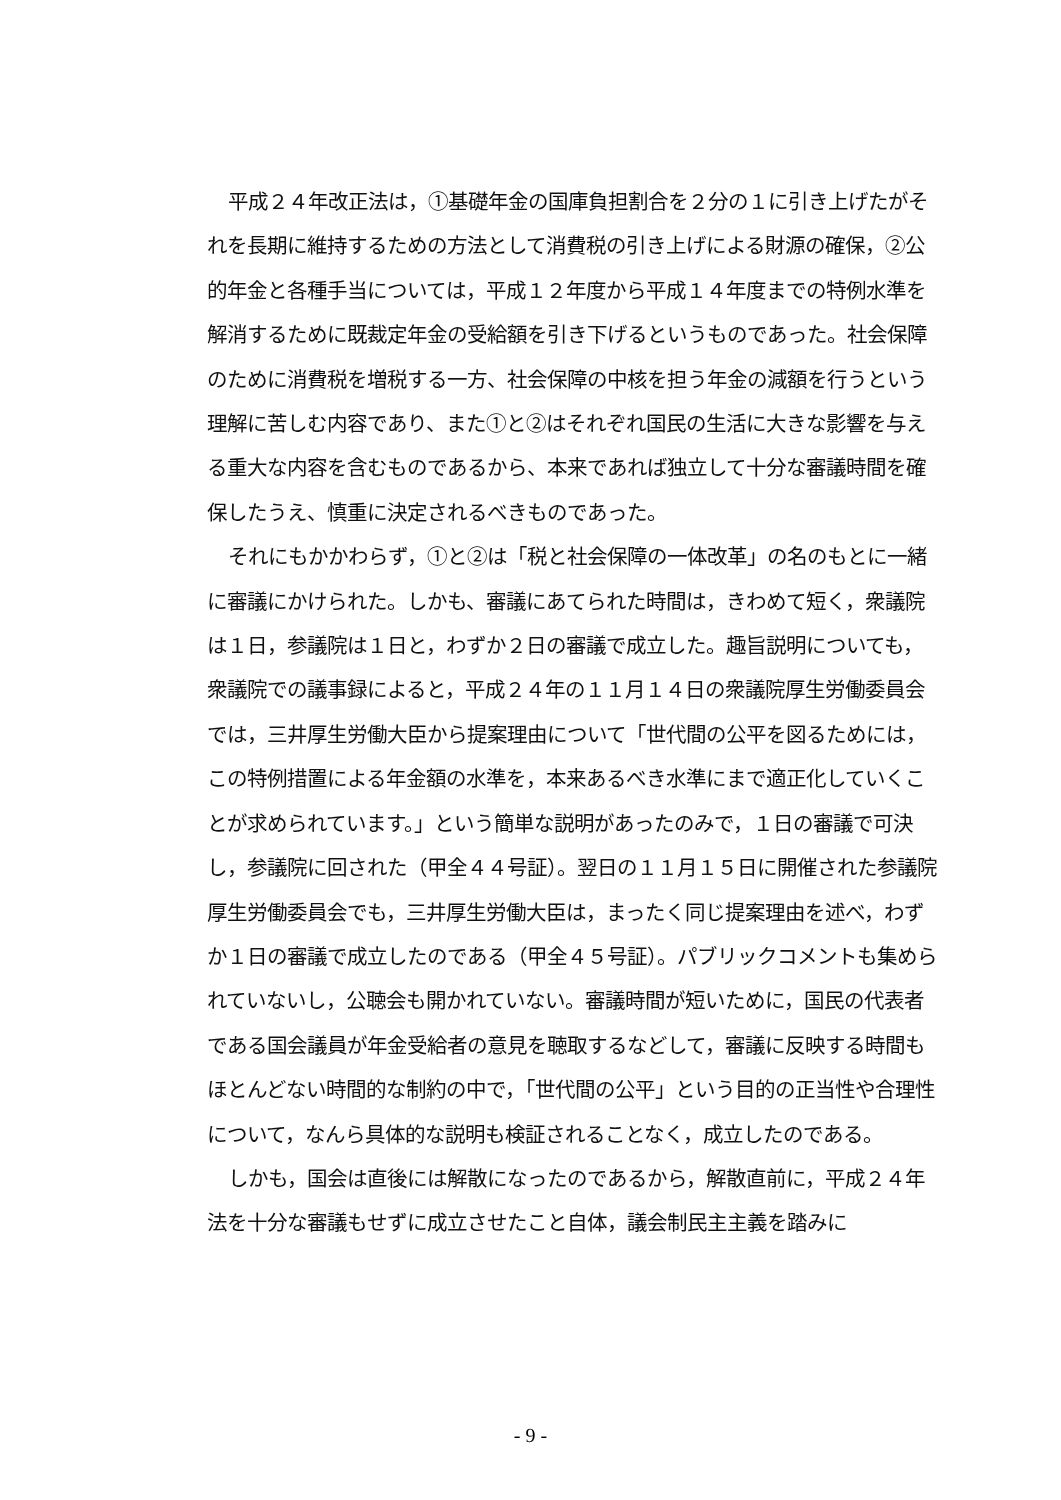平成２４年改正法は，①基礎年金の国庫負担割合を２分の１に引き上げたがそれを長期に維持するための方法として消費税の引き上げによる財源の確保，②公的年金と各種手当については，平成１２年度から平成１４年度までの特例水準を解消するために既裁定年金の受給額を引き下げるというものであった。社会保障のために消費税を増税する一方、社会保障の中核を担う年金の減額を行うという理解に苦しむ内容であり、また①と②はそれぞれ国民の生活に大きな影響を与える重大な内容を含むものであるから、本来であれば独立して十分な審議時間を確保したうえ、慎重に決定されるべきものであった。
それにもかかわらず，①と②は「税と社会保障の一体改革」の名のもとに一緒に審議にかけられた。しかも、審議にあてられた時間は，きわめて短く，衆議院は１日，参議院は１日と，わずか２日の審議で成立した。趣旨説明についても，衆議院での議事録によると，平成２４年の１１月１４日の衆議院厚生労働委員会では，三井厚生労働大臣から提案理由について「世代間の公平を図るためには，この特例措置による年金額の水準を，本来あるべき水準にまで適正化していくことが求められています。」という簡単な説明があったのみで，１日の審議で可決し，参議院に回された（甲全４４号証）。翌日の１１月１５日に開催された参議院厚生労働委員会でも，三井厚生労働大臣は，まったく同じ提案理由を述べ，わずか１日の審議で成立したのである（甲全４５号証）。パブリックコメントも集められていないし，公聴会も開かれていない。審議時間が短いために，国民の代表者である国会議員が年金受給者の意見を聴取するなどして，審議に反映する時間もほとんどない時間的な制約の中で，「世代間の公平」という目的の正当性や合理性について，なんら具体的な説明も検証されることなく，成立したのである。
しかも，国会は直後には解散になったのであるから，解散直前に，平成２４年法を十分な審議もせずに成立させたこと自体，議会制民主主義を踏みに
- 9 -